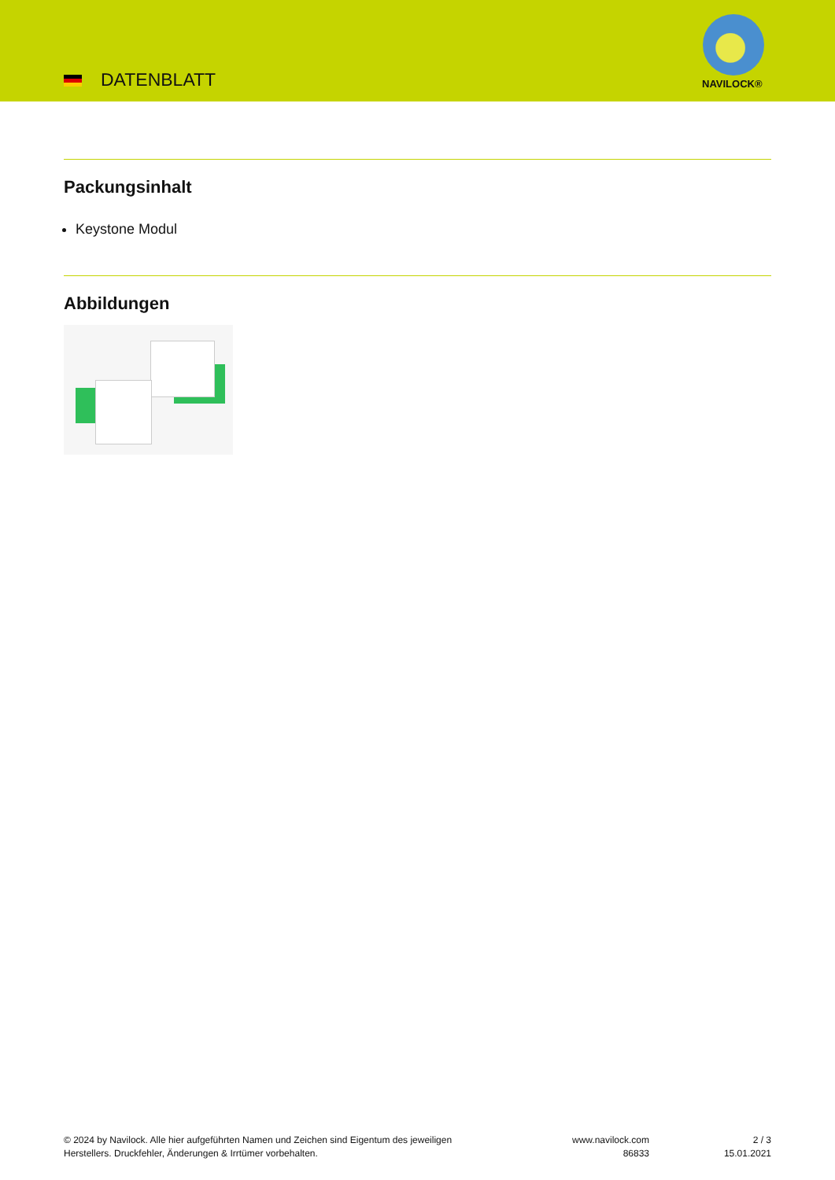DATENBLATT NAVILOCK®
Packungsinhalt
Keystone Modul
Abbildungen
© 2024 by Navilock. Alle hier aufgeführten Namen und Zeichen sind Eigentum des jeweiligen
Herstellers. Druckfehler, Änderungen & Irrtümer vorbehalten.
www.navilock.com
86833
2 / 3
15.01.2021